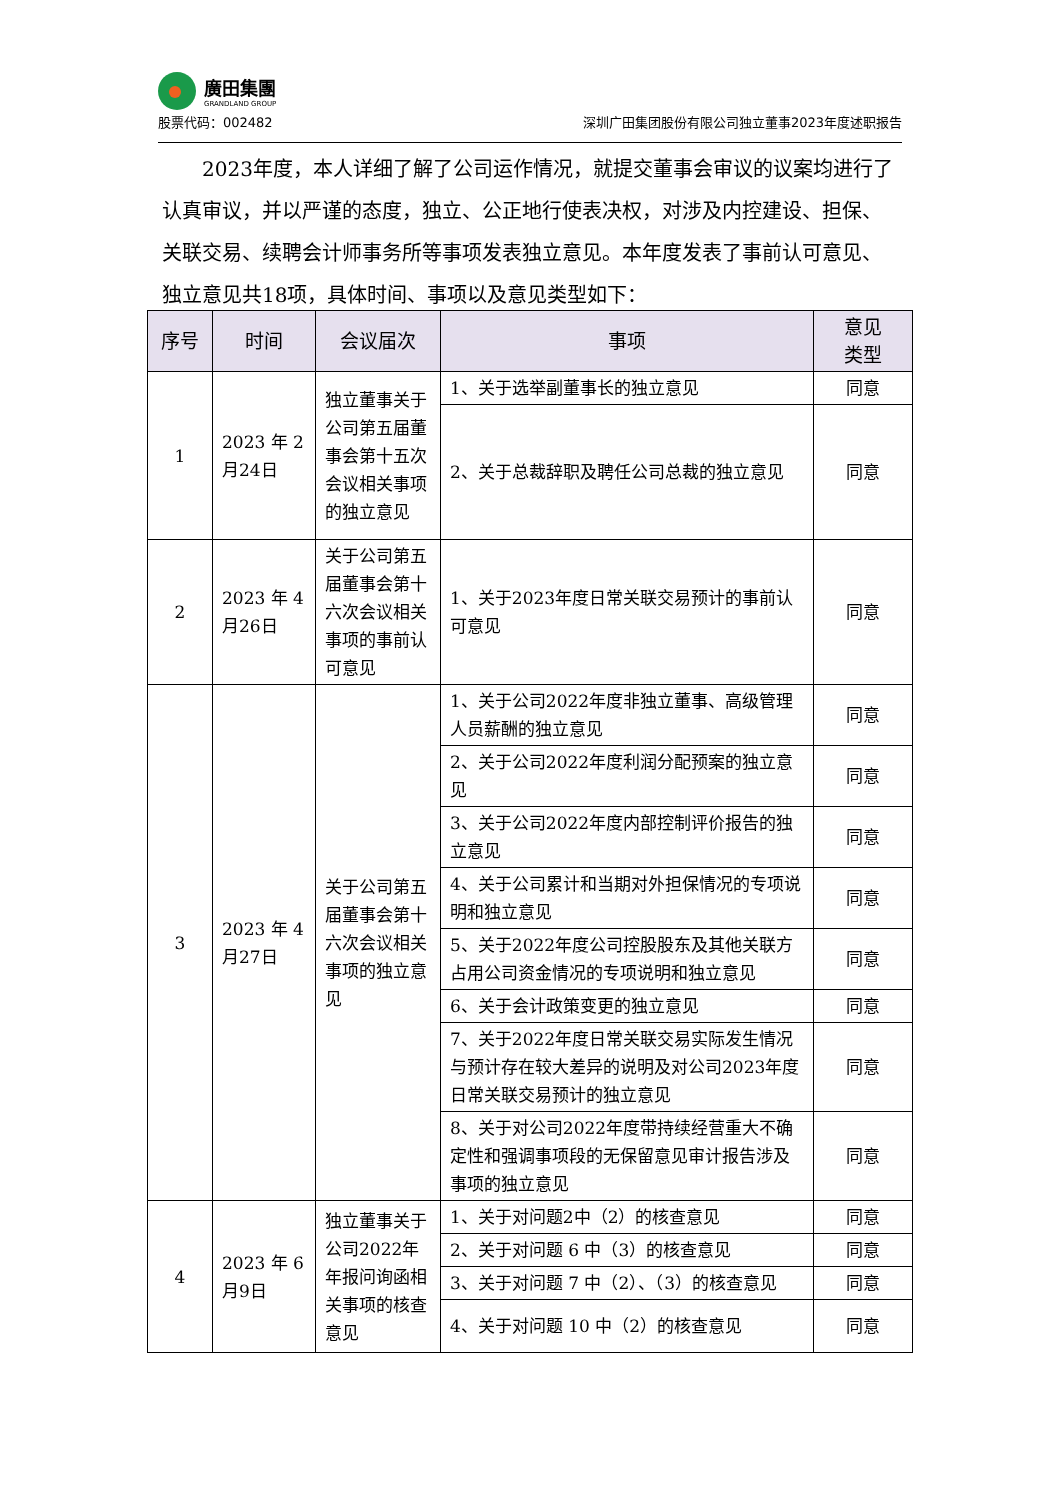廣田集團
GRANDLAND GROUP
股票代码：002482 深圳广田集团股份有限公司独立董事2023年度述职报告
2023年度，本人详细了解了公司运作情况，就提交董事会审议的议案均进行了认真审议，并以严谨的态度，独立、公正地行使表决权，对涉及内控建设、担保、关联交易、续聘会计师事务所等事项发表独立意见。本年度发表了事前认可意见、独立意见共18项，具体时间、事项以及意见类型如下：
| 序号 | 时间 | 会议届次 | 事项 | 意见 类型 |
| --- | --- | --- | --- | --- |
| 1 | 2023 年 2 月24日 | 独立董事关于公司第五届董事会第十五次会议相关事项的独立意见 | 1、关于选举副董事长的独立意见 | 同意 |
| | | | 2、关于总裁辞职及聘任公司总裁的独立意见 | 同意 |
| 2 | 2023 年 4 月26日 | 关于公司第五届董事会第十六次会议相关事项的事前认可意见 | 1、关于2023年度日常关联交易预计的事前认可意见 | 同意 |
| 3 | 2023 年 4 月27日 | 关于公司第五届董事会第十六次会议相关事项的独立意见 | 1、关于公司2022年度非独立董事、高级管理人员薪酬的独立意见 | 同意 |
| | | | 2、关于公司2022年度利润分配预案的独立意见 | 同意 |
| | | | 3、关于公司2022年度内部控制评价报告的独立意见 | 同意 |
| | | | 4、关于公司累计和当期对外担保情况的专项说明和独立意见 | 同意 |
| | | | 5、关于2022年度公司控股股东及其他关联方占用公司资金情况的专项说明和独立意见 | 同意 |
| | | | 6、关于会计政策变更的独立意见 | 同意 |
| | | | 7、关于2022年度日常关联交易实际发生情况与预计存在较大差异的说明及对公司2023年度日常关联交易预计的独立意见 | 同意 |
| | | | 8、关于对公司2022年度带持续经营重大不确定性和强调事项段的无保留意见审计报告涉及事项的独立意见 | 同意 |
| 4 | 2023 年 6 月9日 | 独立董事关于公司2022年年报问询函相关事项的核查意见 | 1、关于对问题2中（2）的核查意见 | 同意 |
| | | | 2、关于对问题 6 中（3）的核查意见 | 同意 |
| | | | 3、关于对问题 7 中（2）、（3）的核查意见 | 同意 |
| | | | 4、关于对问题 10 中（2）的核查意见 | 同意 |